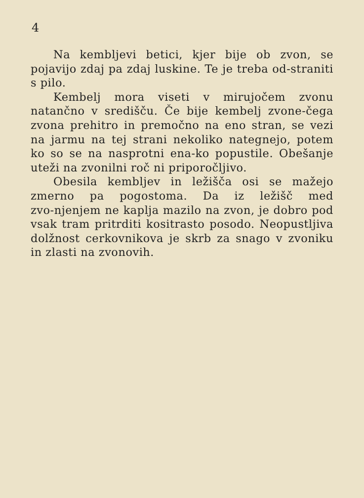4
Na kembljevi betici, kjer bije ob zvon, se pojavijo zdaj pa zdaj luskine. Te je treba od‑straniti s pilo.
Kembelj mora viseti v mirujočem zvonu natančno v središču. Če bije kembelj zvone‑čega zvona prehitro in premočno na eno stran, se vezi na jarmu na tej strani nekoliko nategnejo, potem ko so se na nasprotni ena‑ko popustile. Obešanje uteži na zvonilni roč ni priporočljivo.
Obesila kembljev in ležišča osi se mažejo zmerno pa pogostoma. Da iz ležišč med zvo‑njenjem ne kaplja mazilo na zvon, je dobro pod vsak tram pritrditi kositrasto posodo. Neopustljiva dolžnost cerkovnikova je skrb za snago v zvoniku in zlasti na zvonovih.